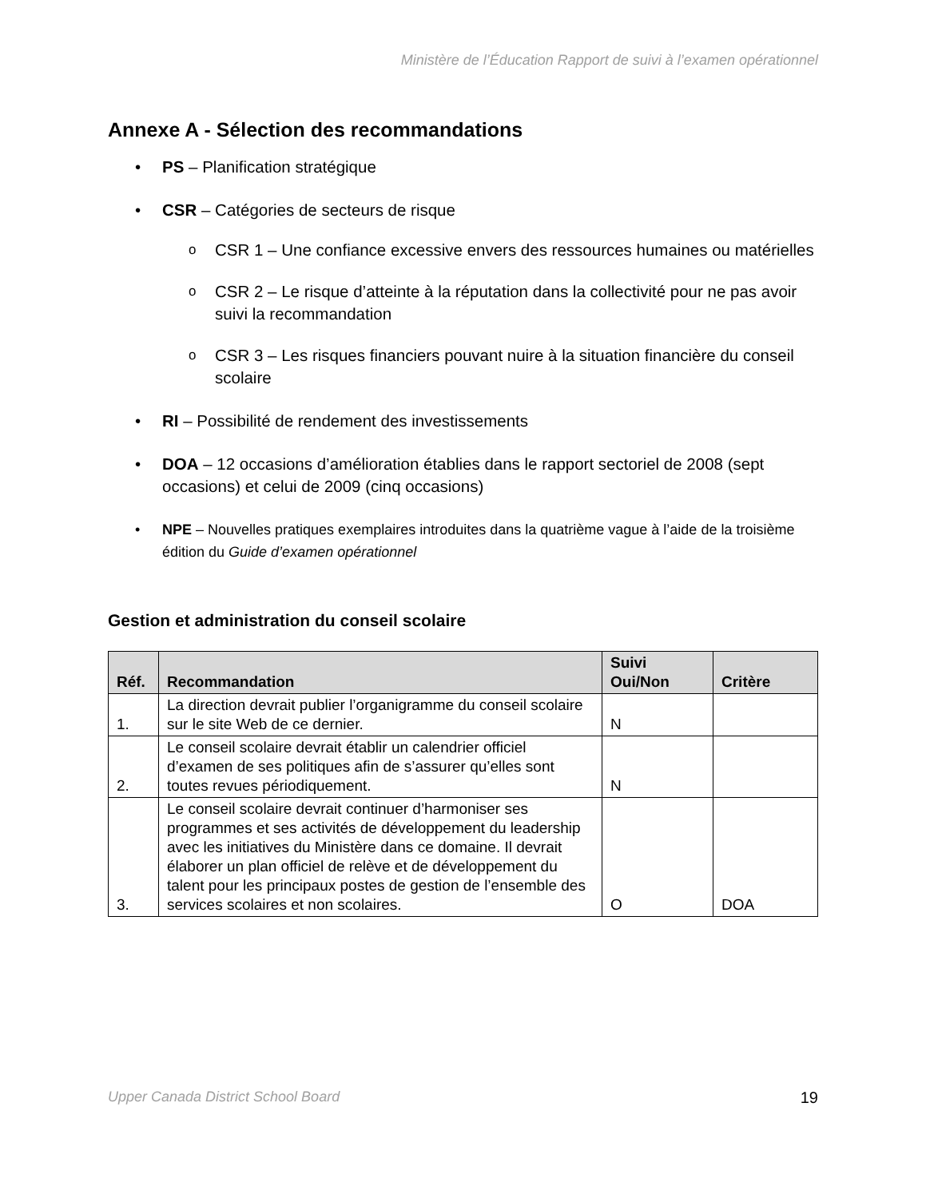Ministère de l’Éducation Rapport de suivi à l’examen opérationnel
Annexe A - Sélection des recommandations
• PS – Planification stratégique
• CSR – Catégories de secteurs de risque
o CSR 1 – Une confiance excessive envers des ressources humaines ou matérielles
o CSR 2 – Le risque d’atteinte à la réputation dans la collectivité pour ne pas avoir suivi la recommandation
o CSR 3 – Les risques financiers pouvant nuire à la situation financière du conseil scolaire
• RI – Possibilité de rendement des investissements
• DOA – 12 occasions d’amélioration établies dans le rapport sectoriel de 2008 (sept occasions) et celui de 2009 (cinq occasions)
• NPE – Nouvelles pratiques exemplaires introduites dans la quatrième vague à l’aide de la troisième édition du Guide d’examen opérationnel
Gestion et administration du conseil scolaire
| Réf. | Recommandation | Suivi Oui/Non | Critère |
| --- | --- | --- | --- |
| 1. | La direction devrait publier l’organigramme du conseil scolaire sur le site Web de ce dernier. | N | |
| 2. | Le conseil scolaire devrait établir un calendrier officiel d’examen de ses politiques afin de s’assurer qu’elles sont toutes revues périodiquement. | N | |
| 3. | Le conseil scolaire devrait continuer d’harmoniser ses programmes et ses activités de développement du leadership avec les initiatives du Ministère dans ce domaine. Il devrait élaborer un plan officiel de relève et de développement du talent pour les principaux postes de gestion de l’ensemble des services scolaires et non scolaires. | O | DOA |
Upper Canada District School Board 19